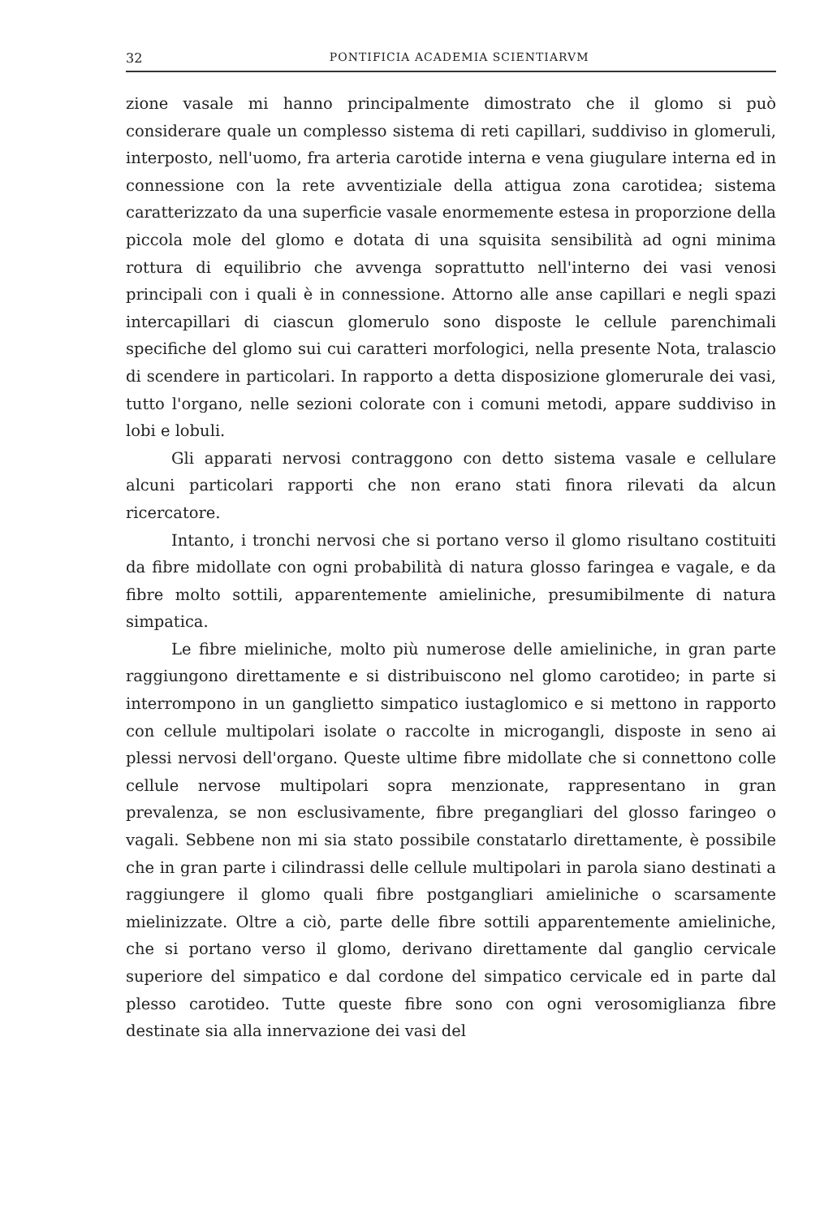32 PONTIFICIA ACADEMIA SCIENTIARVM
zione vasale mi hanno principalmente dimostrato che il glomo si può considerare quale un complesso sistema di reti capillari, suddiviso in glomeruli, interposto, nell'uomo, fra arteria carotide interna e vena giugulare interna ed in connessione con la rete avventiziale della attigua zona carotidea; sistema caratterizzato da una superficie vasale enormemente estesa in proporzione della piccola mole del glomo e dotata di una squisita sensibilità ad ogni minima rottura di equilibrio che avvenga soprattutto nell'interno dei vasi venosi principali con i quali è in connessione. Attorno alle anse capillari e negli spazi intercapillari di ciascun glomerulo sono disposte le cellule parenchimali specifiche del glomo sui cui caratteri morfologici, nella presente Nota, tralascio di scendere in particolari. In rapporto a detta disposizione glomerurale dei vasi, tutto l'organo, nelle sezioni colorate con i comuni metodi, appare suddiviso in lobi e lobuli.
Gli apparati nervosi contraggono con detto sistema vasale e cellulare alcuni particolari rapporti che non erano stati finora rilevati da alcun ricercatore.
Intanto, i tronchi nervosi che si portano verso il glomo risultano costituiti da fibre midollate con ogni probabilità di natura glosso faringea e vagale, e da fibre molto sottili, apparentemente amieliniche, presumibilmente di natura simpatica.
Le fibre mieliniche, molto più numerose delle amieliniche, in gran parte raggiungono direttamente e si distribuiscono nel glomo carotideo; in parte si interrompono in un ganglietto simpatico iustaglomico e si mettono in rapporto con cellule multipolari isolate o raccolte in microgangli, disposte in seno ai plessi nervosi dell'organo. Queste ultime fibre midollate che si connettono colle cellule nervose multipolari sopra menzionate, rappresentano in gran prevalenza, se non esclusivamente, fibre pregangliari del glosso faringeo o vagali. Sebbene non mi sia stato possibile constatarlo direttamente, è possibile che in gran parte i cilindrassi delle cellule multipolari in parola siano destinati a raggiungere il glomo quali fibre postgangliari amieliniche o scarsamente mielinizzate. Oltre a ciò, parte delle fibre sottili apparentemente amieliniche, che si portano verso il glomo, derivano direttamente dal ganglio cervicale superiore del simpatico e dal cordone del simpatico cervicale ed in parte dal plesso carotideo. Tutte queste fibre sono con ogni verosomiglianza fibre destinate sia alla innervazione dei vasi del